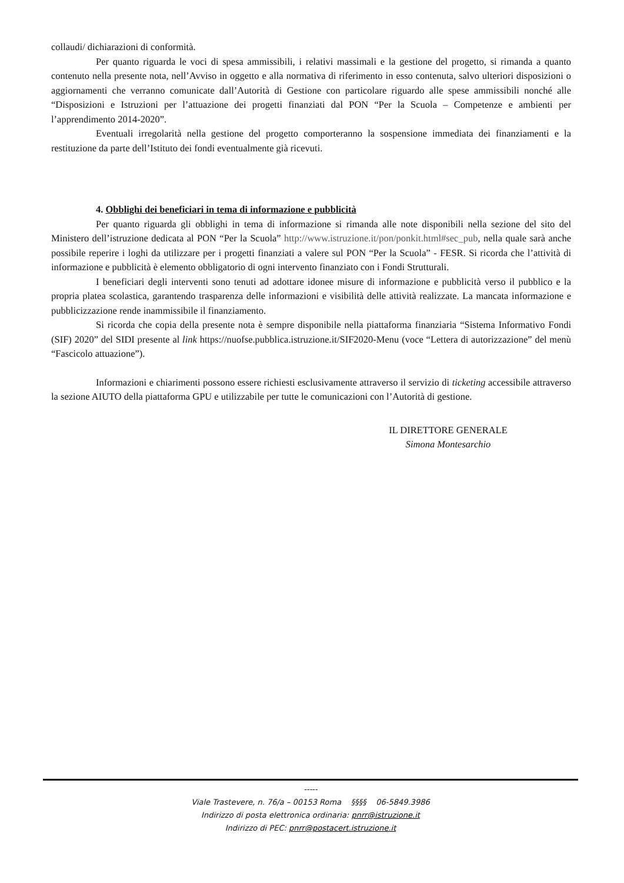collaudi/ dichiarazioni di conformità.
Per quanto riguarda le voci di spesa ammissibili, i relativi massimali e la gestione del progetto, si rimanda a quanto contenuto nella presente nota, nell’Avviso in oggetto e alla normativa di riferimento in esso contenuta, salvo ulteriori disposizioni o aggiornamenti che verranno comunicate dall’Autorità di Gestione con particolare riguardo alle spese ammissibili nonché alle “Disposizioni e Istruzioni per l’attuazione dei progetti finanziati dal PON “Per la Scuola – Competenze e ambienti per l’apprendimento 2014-2020”.
Eventuali irregolarità nella gestione del progetto comporteranno la sospensione immediata dei finanziamenti e la restituzione da parte dell’Istituto dei fondi eventualmente già ricevuti.
4. Obblighi dei beneficiari in tema di informazione e pubblicità
Per quanto riguarda gli obblighi in tema di informazione si rimanda alle note disponibili nella sezione del sito del Ministero dell’istruzione dedicata al PON “Per la Scuola” http://www.istruzione.it/pon/ponkit.html#sec_pub, nella quale sarà anche possibile reperire i loghi da utilizzare per i progetti finanziati a valere sul PON “Per la Scuola” - FESR. Si ricorda che l’attività di informazione e pubblicità è elemento obbligatorio di ogni intervento finanziato con i Fondi Strutturali.
I beneficiari degli interventi sono tenuti ad adottare idonee misure di informazione e pubblicità verso il pubblico e la propria platea scolastica, garantendo trasparenza delle informazioni e visibilità delle attività realizzate. La mancata informazione e pubblicizzazione rende inammissibile il finanziamento.
Si ricorda che copia della presente nota è sempre disponibile nella piattaforma finanziaria “Sistema Informativo Fondi (SIF) 2020” del SIDI presente al link https://nuofse.pubblica.istruzione.it/SIF2020-Menu (voce “Lettera di autorizzazione” del menù “Fascicolo attuazione”).
Informazioni e chiarimenti possono essere richiesti esclusivamente attraverso il servizio di ticketing accessibile attraverso la sezione AIUTO della piattaforma GPU e utilizzabile per tutte le comunicazioni con l’Autorità di gestione.
IL DIRETTORE GENERALE
Simona Montesarchio
-----
Viale Trastevere, n. 76/a – 00153 Roma §§§§ 06-5849.3986
Indirizzo di posta elettronica ordinaria: pnrr@istruzione.it
Indirizzo di PEC: pnrr@postacert.istruzione.it